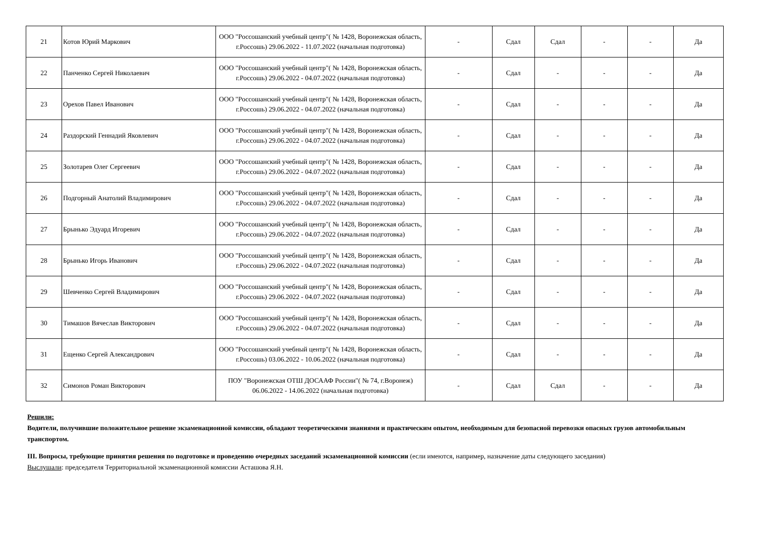| 21 | Котов Юрий Маркович | ООО "Россошанский учебный центр"( № 1428, Воронежская область, г.Россошь) 29.06.2022 - 11.07.2022 (начальная подготовка) | - | Сдал | Сдал | - | - | Да |
| 22 | Панченко Сергей Николаевич | ООО "Россошанский учебный центр"( № 1428, Воронежская область, г.Россошь) 29.06.2022 - 04.07.2022 (начальная подготовка) | - | Сдал | - | - | - | Да |
| 23 | Орехов Павел Иванович | ООО "Россошанский учебный центр"( № 1428, Воронежская область, г.Россошь) 29.06.2022 - 04.07.2022 (начальная подготовка) | - | Сдал | - | - | - | Да |
| 24 | Раздорский Геннадий Яковлевич | ООО "Россошанский учебный центр"( № 1428, Воронежская область, г.Россошь) 29.06.2022 - 04.07.2022 (начальная подготовка) | - | Сдал | - | - | - | Да |
| 25 | Золотарев Олег Сергеевич | ООО "Россошанский учебный центр"( № 1428, Воронежская область, г.Россошь) 29.06.2022 - 04.07.2022 (начальная подготовка) | - | Сдал | - | - | - | Да |
| 26 | Подгорный Анатолий Владимирович | ООО "Россошанский учебный центр"( № 1428, Воронежская область, г.Россошь) 29.06.2022 - 04.07.2022 (начальная подготовка) | - | Сдал | - | - | - | Да |
| 27 | Брынько Эдуард Игоревич | ООО "Россошанский учебный центр"( № 1428, Воронежская область, г.Россошь) 29.06.2022 - 04.07.2022 (начальная подготовка) | - | Сдал | - | - | - | Да |
| 28 | Брынько Игорь Иванович | ООО "Россошанский учебный центр"( № 1428, Воронежская область, г.Россошь) 29.06.2022 - 04.07.2022 (начальная подготовка) | - | Сдал | - | - | - | Да |
| 29 | Шевченко Сергей Владимирович | ООО "Россошанский учебный центр"( № 1428, Воронежская область, г.Россошь) 29.06.2022 - 04.07.2022 (начальная подготовка) | - | Сдал | - | - | - | Да |
| 30 | Тимашов Вячеслав Викторович | ООО "Россошанский учебный центр"( № 1428, Воронежская область, г.Россошь) 29.06.2022 - 04.07.2022 (начальная подготовка) | - | Сдал | - | - | - | Да |
| 31 | Ещенко Сергей Александрович | ООО "Россошанский учебный центр"( № 1428, Воронежская область, г.Россошь) 03.06.2022 - 10.06.2022 (начальная подготовка) | - | Сдал | - | - | - | Да |
| 32 | Симонов Роман Викторович | ПОУ "Воронежская ОТШ ДОСААФ России"( № 74, г.Воронеж) 06.06.2022 - 14.06.2022 (начальная подготовка) | - | Сдал | Сдал | - | - | Да |
Решили:
Водители, получившие положительное решение экзаменационной комиссии, обладают теоретическими знаниями и практическим опытом, необходимым для безопасной перевозки опасных грузов автомобильным транспортом.
III. Вопросы, требующие принятия решения по подготовке и проведению очередных заседаний экзаменационной комиссии (если имеются, например, назначение даты следующего заседания)
Выслушали: председателя Территориальной экзаменационной комиссии Асташова Я.Н.